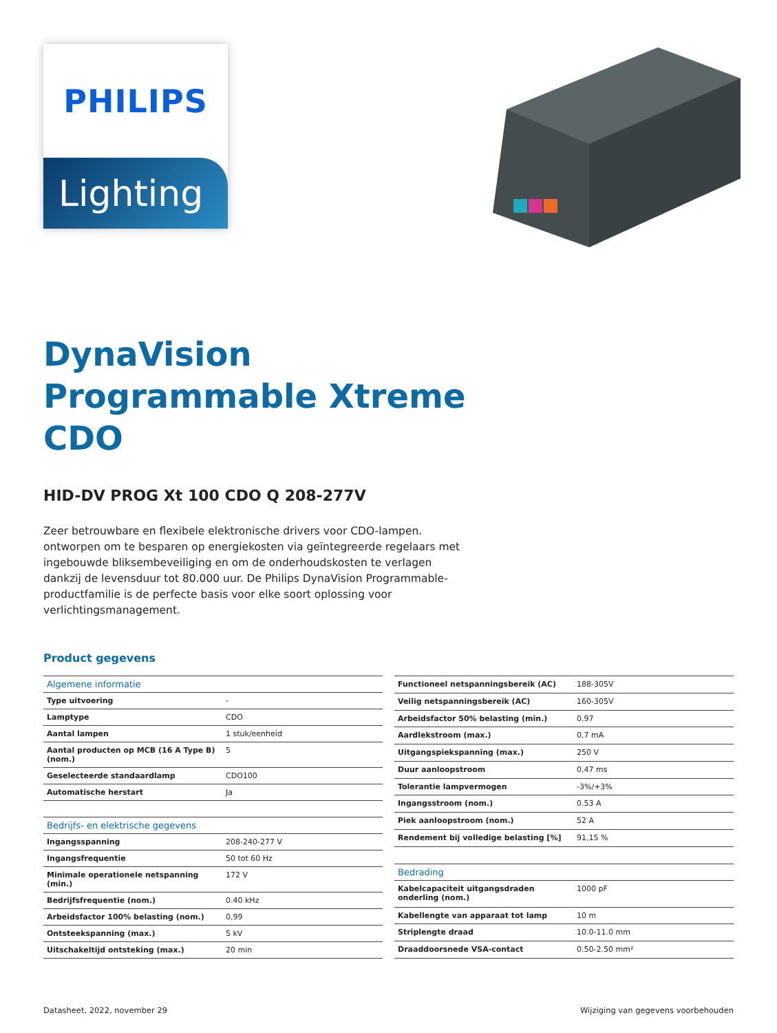PHILIPS
Lighting
DynaVision
Programmable Xtreme
CDO
HID-DV PROG Xt 100 CDO Q 208-277V
Zeer betrouwbare en flexibele elektronische drivers voor CDO-lampen. ontworpen om te besparen op energiekosten via geïntegreerde regelaars met ingebouwde bliksembeveiliging en om de onderhoudskosten te verlagen dankzij de levensduur tot 80.000 uur. De Philips DynaVision Programmable-productfamilie is de perfecte basis voor elke soort oplossing voor verlichtingsmanagement.
Product gegevens
| Algemene informatie | |
| Type uitvoering | - |
| Lamptype | CDO |
| Aantal lampen | 1 stuk/eenheid |
| Aantal producten op MCB (16 A Type B) (nom.) | 5 |
| Geselecteerde standaardlamp | CDO100 |
| Automatische herstart | Ja |
| Bedrijfs- en elektrische gegevens | |
| Ingangsspanning | 208-240-277 V |
| Ingangsfrequentie | 50 tot 60 Hz |
| Minimale operationele netspanning (min.) | 172 V |
| Bedrijfsfrequentie (nom.) | 0.40 kHz |
| Arbeidsfactor 100% belasting (nom.) | 0,99 |
| Ontsteekspanning (max.) | 5 kV |
| Uitschakeltijd ontsteking (max.) | 20 min |
| Functioneel netspanningsbereik (AC) | 188-305V |
| Veilig netspanningsbereik (AC) | 160-305V |
| Arbeidsfactor 50% belasting (min.) | 0,97 |
| Aardlekstroom (max.) | 0,7 mA |
| Uitgangspiekspanning (max.) | 250 V |
| Duur aanloopstroom | 0,47 ms |
| Tolerantie lampvermogen | -3%/+3% |
| Ingangsstroom (nom.) | 0.53 A |
| Piek aanloopstroom (nom.) | 52 A |
| Rendement bij volledige belasting [%] | 91,15 % |
| Bedrading | |
| Kabelcapaciteit uitgangsdraden onderling (nom.) | 1000 pF |
| Kabellengte van apparaat tot lamp | 10 m |
| Striplengte draad | 10.0-11.0 mm |
| Draaddoorsnede VSA-contact | 0.50-2.50 mm² |
Datasheet, 2022, november 29 Wijziging van gegevens voorbehouden